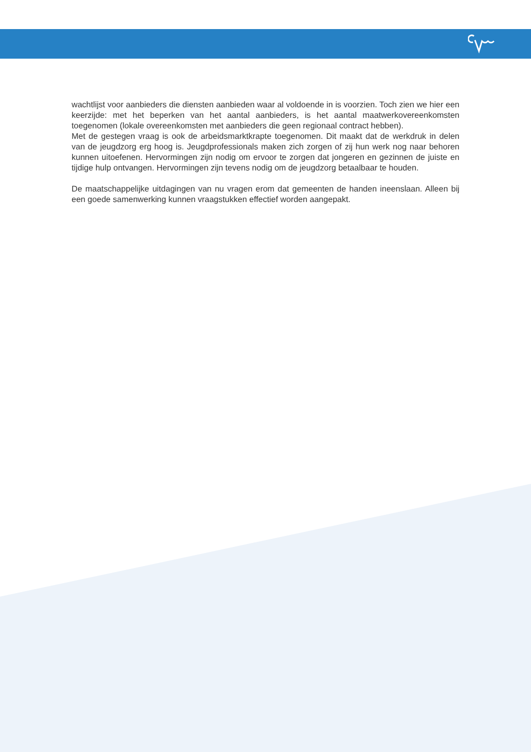wachtlijst voor aanbieders die diensten aanbieden waar al voldoende in is voorzien. Toch zien we hier een keerzijde: met het beperken van het aantal aanbieders, is het aantal maatwerkovereenkomsten toegenomen (lokale overeenkomsten met aanbieders die geen regionaal contract hebben).
Met de gestegen vraag is ook de arbeidsmarktkrapte toegenomen. Dit maakt dat de werkdruk in delen van de jeugdzorg erg hoog is. Jeugdprofessionals maken zich zorgen of zij hun werk nog naar behoren kunnen uitoefenen. Hervormingen zijn nodig om ervoor te zorgen dat jongeren en gezinnen de juiste en tijdige hulp ontvangen. Hervormingen zijn tevens nodig om de jeugdzorg betaalbaar te houden.
De maatschappelijke uitdagingen van nu vragen erom dat gemeenten de handen ineenslaan. Alleen bij een goede samenwerking kunnen vraagstukken effectief worden aangepakt.